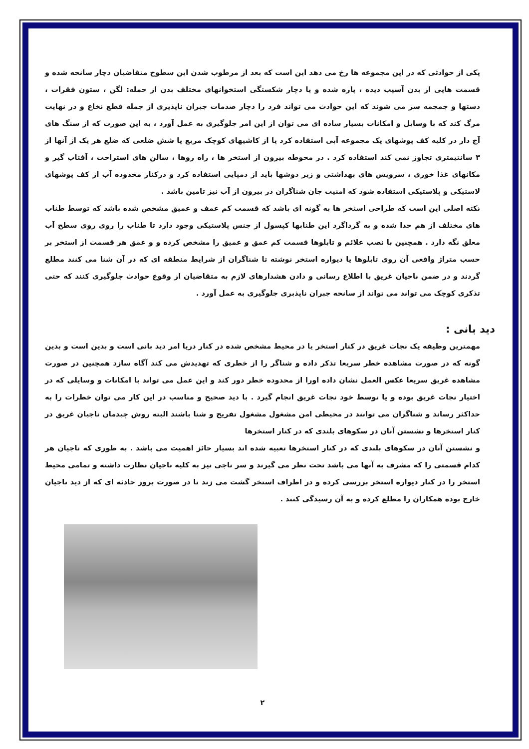یکی از حوادثی که در این مجموعه ها رخ می دهد این است که بعد از مرطوب شدن این سطوح متقاضیان دچار سانحه شده و قسمت هایی از بدن آسیب دیده ، پاره شده و یا دچار شکستگی استخوانهای مختلف بدن از جمله: لگن ، ستون فقرات ، دستها و جمجمه سر می شوند که این حوادث می تواند فرد را دچار صدمات جبران ناپذیری از جمله قطع نخاع و در نهایت مرگ کند که با وسایل و امکانات بسیار ساده ای می توان از این امر جلوگیری به عمل آورد ، به این صورت که از سنگ های آج دار در کلیه کف پوشهای یک مجموعه آبی استفاده کرد یا از کاشیهای کوچک مربع یا شش ضلعی که ضلع هر یک از آنها از ۳ سانتیمتری تجاوز نمی کند استفاده کرد . در محوطه بیرون از استخر ها ، راه روها ، سالن های استراحت ، آفتاب گیر و مکانهای غذا خوری ، سرویس های بهداشتی و زیر دوشها باید از دمپایی استفاده کرد و درکنار محدوده آب از کف پوشهای لاستیکی و پلاستیکی استفاده شود که امنیت جان شناگران در بیرون از آب نیز تامین باشد .
نکته اصلی این است که طراحی استخر ها به گونه ای باشد که قسمت کم عمف و عمیق مشخص شده باشد که توسط طناب های مختلف از هم جدا شده و به گرداگرد این طنابها کپسول از جنس پلاستیکی وجود دارد تا طناب را روی روی سطح آب معلق نگه دارد . همچنین با نصب علائم و تابلوها قسمت کم عمق و عمیق را مشخص کرده و و عمق هر قسمت از استخر بر حسب متراژ واقعی آن روی تابلوها یا دیواره استخر نوشته تا شناگران از شرایط منطقه ای که در آن شنا می کنند مطلع گردند و در ضمن ناجیان غریق با اطلاع رسانی و دادن هشدارهای لازم به متقاضیان از وقوع حوادث جلوگیری کنند که حتی تذکری کوچک می تواند می تواند از سانحه جبران ناپذبری جلوگیری به عمل آورد .
دید بانی :
مهمترین وظیفه یک نجات غریق در کنار استخر یا در محیط مشخص شده در کنار دریا امر دید بانی است و بدین است و بدین گونه که در صورت مشاهده خطر سریعا تذکر داده و شناگر را از خطری که تهدیدش می کند آگاه سازد همچنین در صورت مشاهده غریق سریعا عکس العمل نشان داده اورا از محدوده خطر دور کند و این عمل می تواند با امکانات و وسایلی که در اختیار نجات غریق بوده و یا توسط خود نجات غریق انجام گیرد . با دید صحیح و مناسب در این کار می توان خطرات را به حداکثر رساند و شناگران می توانند در محیطی امن مشغول مشغول تفریح و شنا باشند البته روش چیدمان ناجیان غریق در کنار استخرها و نشستن آنان در سکوهای بلندی که در کنار استخرها
و نشستن آنان در سکوهای بلندی که در کنار استخرها تعبیه شده اند بسیار حائز اهمیت می باشد . به طوری که ناجیان هر کدام قسمتی را که مشرف به آنها می باشد تحت نظر می گیرند و سر ناجی نیز به کلیه ناجیان نظارت داشته و تمامی محیط استخر را در کنار دیواره استخر بررسی کرده و در اطراف استخر گشت می زند تا در صورت بروز حادثه ای که از دید ناجیان خارج بوده همکاران را مطلع کرده و به آن رسیدگی کنند .
۲